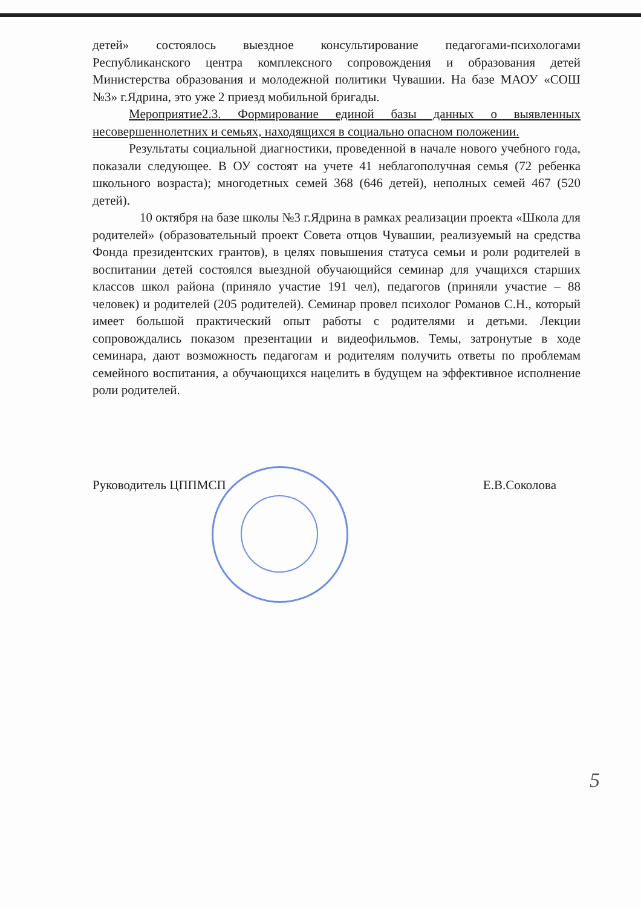детей» состоялось выездное консультирование педагогами-психологами Республиканского центра комплексного сопровождения и образования детей Министерства образования и молодежной политики Чувашии. На базе МАОУ «СОШ №3» г.Ядрина, это уже 2 приезд мобильной бригады.
Мероприятие2.3. Формирование единой базы данных о выявленных несовершеннолетних и семьях, находящихся в социально опасном положении.
Результаты социальной диагностики, проведенной в начале нового учебного года, показали следующее. В ОУ состоят на учете 41 неблагополучная семья (72 ребенка школьного возраста); многодетных семей 368 (646 детей), неполных семей 467 (520 детей).
10 октября на базе школы №3 г.Ядрина в рамках реализации проекта «Школа для родителей» (образовательный проект Совета отцов Чувашии, реализуемый на средства Фонда президентских грантов), в целях повышения статуса семьи и роли родителей в воспитании детей состоялся выездной обучающийся семинар для учащихся старших классов школ района (приняло участие 191 чел), педагогов (приняли участие – 88 человек) и родителей (205 родителей). Семинар провел психолог Романов С.Н., который имеет большой практический опыт работы с родителями и детьми. Лекции сопровождались показом презентации и видеофильмов. Темы, затронутые в ходе семинара, дают возможность педагогам и родителям получить ответы по проблемам семейного воспитания, а обучающихся нацелить в будущем на эффективное исполнение роли родителей.
Руководитель ЦППМСП Е.В.Соколова
5